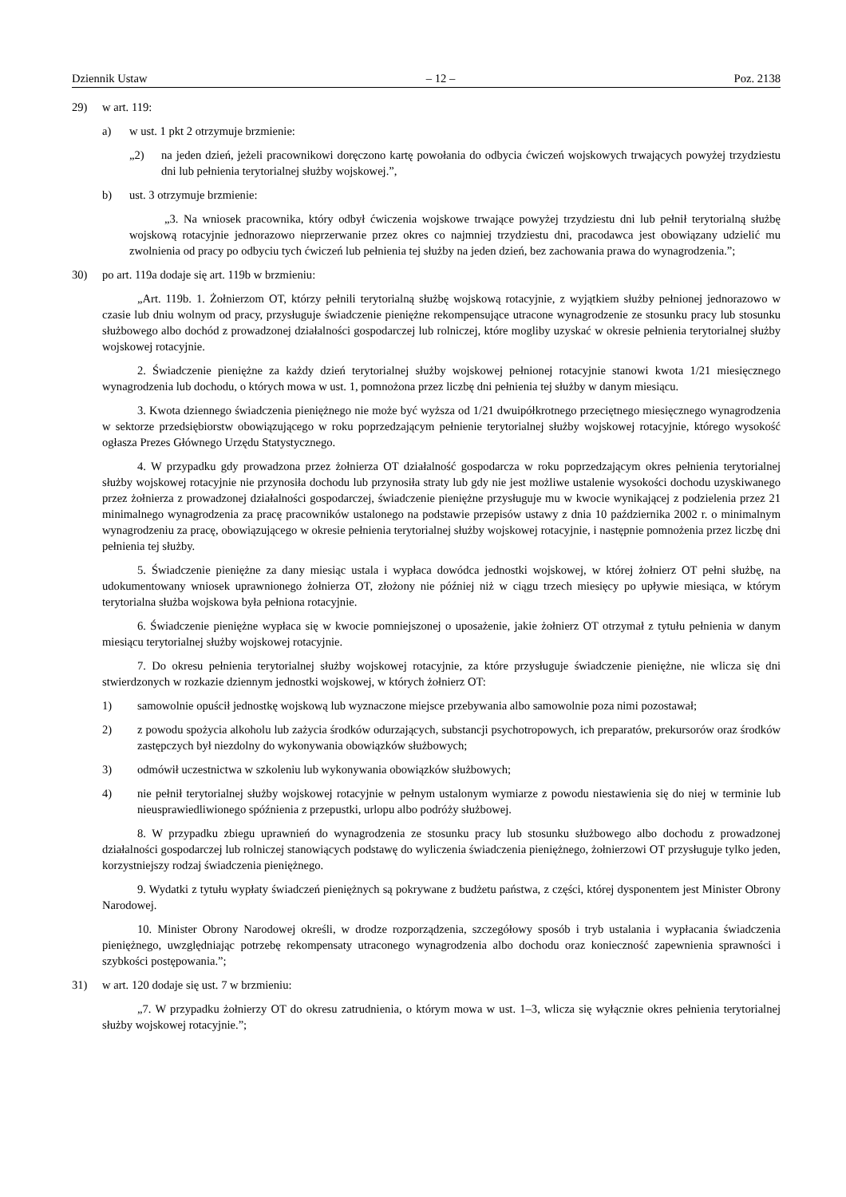Dziennik Ustaw – 12 – Poz. 2138
29) w art. 119:
a) w ust. 1 pkt 2 otrzymuje brzmienie:
„2) na jeden dzień, jeżeli pracownikowi doręczono kartę powołania do odbycia ćwiczeń wojskowych trwających powyżej trzydziestu dni lub pełnienia terytorialnej służby wojskowej.”,
b) ust. 3 otrzymuje brzmienie:
„3. Na wniosek pracownika, który odbył ćwiczenia wojskowe trwające powyżej trzydziestu dni lub pełnił terytorialną służbę wojskową rotacyjnie jednorazowo nieprzerwanie przez okres co najmniej trzydziestu dni, pracodawca jest obowiązany udzielić mu zwolnienia od pracy po odbyciu tych ćwiczeń lub pełnienia tej służby na jeden dzień, bez zachowania prawa do wynagrodzenia.”;
30) po art. 119a dodaje się art. 119b w brzmieniu:
„Art. 119b. 1. Żołnierzom OT, którzy pełnili terytorialną służbę wojskową rotacyjnie, z wyjątkiem służby pełnionej jednorazowo w czasie lub dniu wolnym od pracy, przysługuje świadczenie pieniężne rekompensujące utracone wynagrodzenie ze stosunku pracy lub stosunku służbowego albo dochód z prowadzonej działalności gospodarczej lub rolniczej, które mogliby uzyskać w okresie pełnienia terytorialnej służby wojskowej rotacyjnie.
2. Świadczenie pieniężne za każdy dzień terytorialnej służby wojskowej pełnionej rotacyjnie stanowi kwota 1/21 miesięcznego wynagrodzenia lub dochodu, o których mowa w ust. 1, pomnożona przez liczbę dni pełnienia tej służby w danym miesiącu.
3. Kwota dziennego świadczenia pieniężnego nie może być wyższa od 1/21 dwuipółkrotnego przeciętnego miesięcznego wynagrodzenia w sektorze przedsiębiorstw obowiązującego w roku poprzedzającym pełnienie terytorialnej służby wojskowej rotacyjnie, którego wysokość ogłasza Prezes Głównego Urzędu Statystycznego.
4. W przypadku gdy prowadzona przez żołnierza OT działalność gospodarcza w roku poprzedzającym okres pełnienia terytorialnej służby wojskowej rotacyjnie nie przynosiła dochodu lub przynosiła straty lub gdy nie jest możliwe ustalenie wysokości dochodu uzyskiwanego przez żołnierza z prowadzonej działalności gospodarczej, świadczenie pieniężne przysługuje mu w kwocie wynikającej z podzielenia przez 21 minimalnego wynagrodzenia za pracę pracowników ustalonego na podstawie przepisów ustawy z dnia 10 października 2002 r. o minimalnym wynagrodzeniu za pracę, obowiązującego w okresie pełnienia terytorialnej służby wojskowej rotacyjnie, i następnie pomnożenia przez liczbę dni pełnienia tej służby.
5. Świadczenie pieniężne za dany miesiąc ustala i wypłaca dowódca jednostki wojskowej, w której żołnierz OT pełni służbę, na udokumentowany wniosek uprawnionego żołnierza OT, złożony nie później niż w ciągu trzech miesięcy po upływie miesiąca, w którym terytorialna służba wojskowa była pełniona rotacyjnie.
6. Świadczenie pieniężne wypłaca się w kwocie pomniejszonej o uposażenie, jakie żołnierz OT otrzymał z tytułu pełnienia w danym miesiącu terytorialnej służby wojskowej rotacyjnie.
7. Do okresu pełnienia terytorialnej służby wojskowej rotacyjnie, za które przysługuje świadczenie pieniężne, nie wlicza się dni stwierdzonych w rozkazie dziennym jednostki wojskowej, w których żołnierz OT:
1) samowolnie opuścił jednostkę wojskową lub wyznaczone miejsce przebywania albo samowolnie poza nimi pozostawał;
2) z powodu spożycia alkoholu lub zażycia środków odurzających, substancji psychotropowych, ich preparatów, prekursorów oraz środków zastępczych był niezdolny do wykonywania obowiązków służbowych;
3) odmówił uczestnictwa w szkoleniu lub wykonywania obowiązków służbowych;
4) nie pełnił terytorialnej służby wojskowej rotacyjnie w pełnym ustalonym wymiarze z powodu niestawienia się do niej w terminie lub nieusprawiedliwionego spóźnienia z przepustki, urlopu albo podróży służbowej.
8. W przypadku zbiegu uprawnień do wynagrodzenia ze stosunku pracy lub stosunku służbowego albo dochodu z prowadzonej działalności gospodarczej lub rolniczej stanowiących podstawę do wyliczenia świadczenia pieniężnego, żołnierzowi OT przysługuje tylko jeden, korzystniejszy rodzaj świadczenia pieniężnego.
9. Wydatki z tytułu wypłaty świadczeń pieniężnych są pokrywane z budżetu państwa, z części, której dysponentem jest Minister Obrony Narodowej.
10. Minister Obrony Narodowej określi, w drodze rozporządzenia, szczegółowy sposób i tryb ustalania i wypłacania świadczenia pieniężnego, uwzględniając potrzebę rekompensaty utraconego wynagrodzenia albo dochodu oraz konieczność zapewnienia sprawności i szybkości postępowania.”;
31) w art. 120 dodaje się ust. 7 w brzmieniu:
„7. W przypadku żołnierzy OT do okresu zatrudnienia, o którym mowa w ust. 1–3, wlicza się wyłącznie okres pełnienia terytorialnej służby wojskowej rotacyjnie.”;